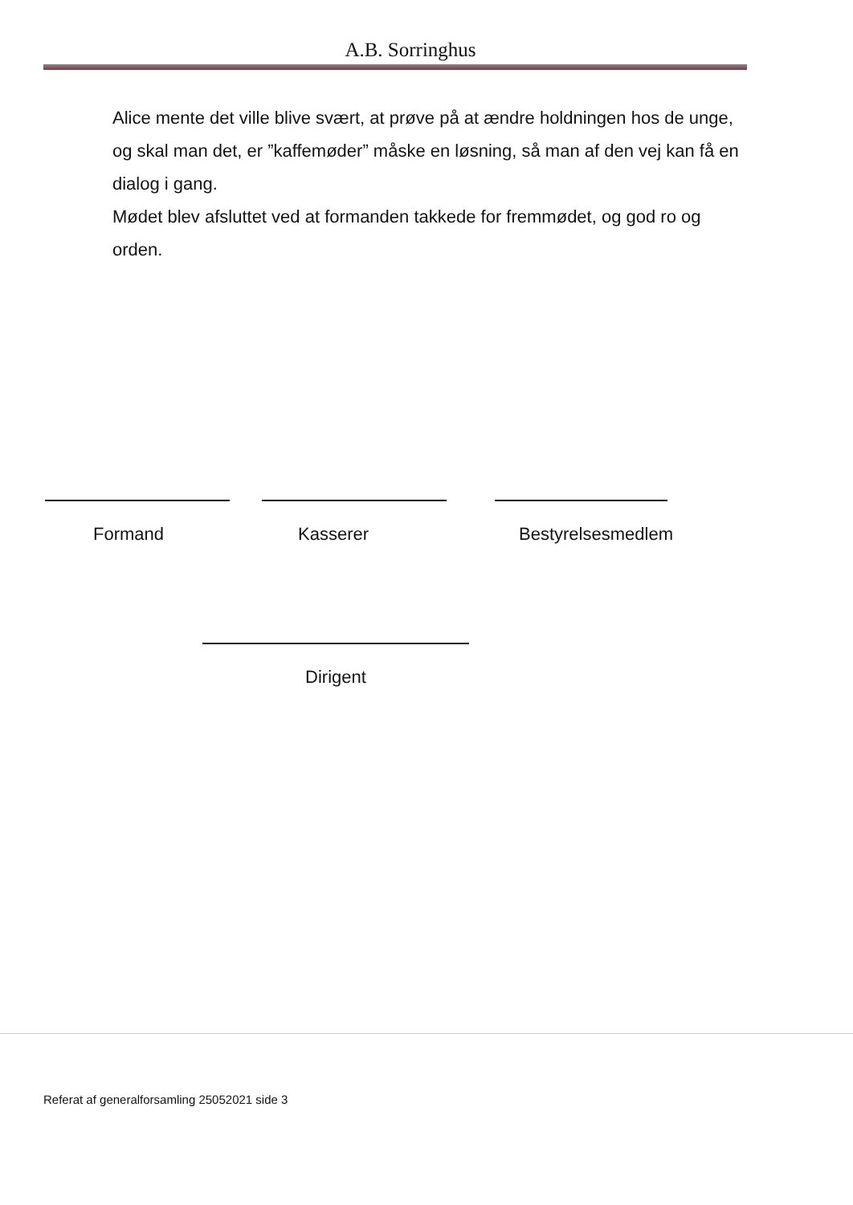A.B. Sorringhus
Alice mente det ville blive svært, at prøve på at ændre holdningen hos de unge, og skal man det, er ”kaffemøder” måske en løsning, så man af den vej kan få en dialog i gang.
Mødet blev afsluttet ved at formanden takkede for fremmødet, og god ro og orden.
Formand Kasserer Bestyrelsesmedlem
Dirigent
Referat af generalforsamling 25052021 side 3